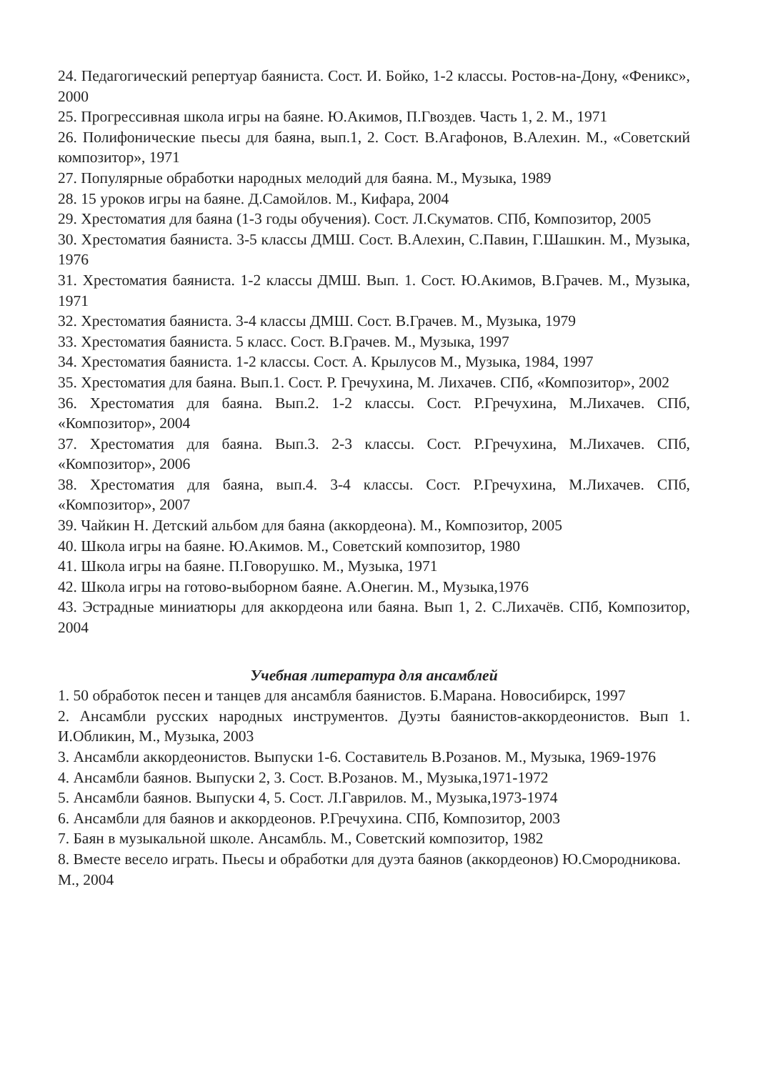24. Педагогический репертуар баяниста. Сост. И. Бойко, 1-2 классы. Ростов-на-Дону, «Феникс», 2000
25. Прогрессивная школа игры на баяне. Ю.Акимов, П.Гвоздев. Часть 1, 2. М., 1971
26. Полифонические пьесы для баяна, вып.1, 2. Сост. В.Агафонов, В.Алехин. М., «Советский композитор», 1971
27. Популярные обработки народных мелодий для баяна. М., Музыка, 1989
28. 15 уроков игры на баяне. Д.Самойлов. М., Кифара, 2004
29. Хрестоматия для баяна (1-3 годы обучения). Сост. Л.Скуматов. СПб, Композитор, 2005
30. Хрестоматия баяниста. 3-5 классы ДМШ. Сост. В.Алехин, С.Павин, Г.Шашкин. М., Музыка, 1976
31. Хрестоматия баяниста. 1-2 классы ДМШ. Вып. 1. Сост. Ю.Акимов, В.Грачев. М., Музыка, 1971
32. Хрестоматия баяниста. 3-4 классы ДМШ. Сост. В.Грачев. М., Музыка, 1979
33. Хрестоматия баяниста. 5 класс. Сост. В.Грачев. М., Музыка, 1997
34. Хрестоматия баяниста. 1-2 классы. Сост. А. Крылусов М., Музыка, 1984, 1997
35. Хрестоматия для баяна. Вып.1. Сост. Р. Гречухина, М. Лихачев. СПб, «Композитор», 2002
36. Хрестоматия для баяна. Вып.2. 1-2 классы. Сост. Р.Гречухина, М.Лихачев. СПб, «Композитор», 2004
37. Хрестоматия для баяна. Вып.3. 2-3 классы. Сост. Р.Гречухина, М.Лихачев. СПб, «Композитор», 2006
38. Хрестоматия для баяна, вып.4. 3-4 классы. Сост. Р.Гречухина, М.Лихачев. СПб, «Композитор», 2007
39. Чайкин Н. Детский альбом для баяна (аккордеона). М., Композитор, 2005
40. Школа игры на баяне. Ю.Акимов. М., Советский композитор, 1980
41. Школа игры на баяне. П.Говорушко. М., Музыка, 1971
42. Школа игры на готово-выборном баяне. А.Онегин. М., Музыка,1976
43. Эстрадные миниатюры для аккордеона или баяна. Вып 1, 2. С.Лихачёв. СПб, Композитор, 2004
Учебная литература для ансамблей
1. 50 обработок песен и танцев для ансамбля баянистов. Б.Марана. Новосибирск, 1997
2. Ансамбли русских народных инструментов. Дуэты баянистов-аккордеонистов. Вып 1. И.Обликин, М., Музыка, 2003
3. Ансамбли аккордеонистов. Выпуски 1-6. Составитель В.Розанов. М., Музыка, 1969-1976
4. Ансамбли баянов. Выпуски 2, 3. Сост. В.Розанов. М., Музыка,1971-1972
5. Ансамбли баянов. Выпуски 4, 5. Сост. Л.Гаврилов. М., Музыка,1973-1974
6. Ансамбли для баянов и аккордеонов. Р.Гречухина. СПб, Композитор, 2003
7. Баян в музыкальной школе. Ансамбль. М., Советский композитор, 1982
8. Вместе весело играть. Пьесы и обработки для дуэта баянов (аккордеонов) Ю.Смородникова. М., 2004